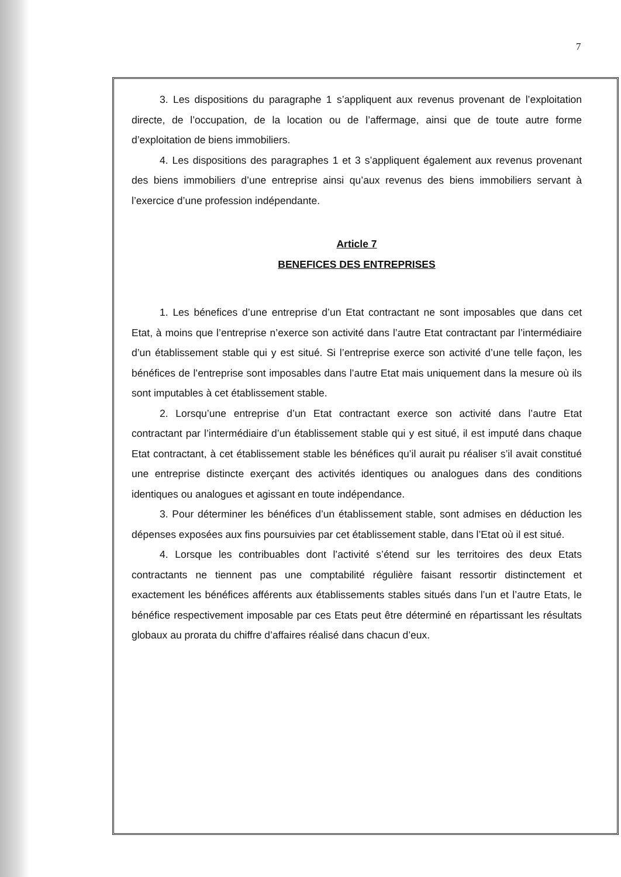7
3. Les dispositions du paragraphe 1 s’appliquent aux revenus provenant de l’exploitation directe, de l’occupation, de la location ou de l’affermage, ainsi que de toute autre forme d’exploitation de biens immobiliers.
4. Les dispositions des paragraphes 1 et 3 s’appliquent également aux revenus provenant des biens immobiliers d’une entreprise ainsi qu’aux revenus des biens immobiliers servant à l’exercice d’une profession indépendante.
Article 7
BENEFICES DES ENTREPRISES
1. Les bénefices d’une entreprise d’un Etat contractant ne sont imposables que dans cet Etat, à moins que l’entreprise n’exerce son activité dans l’autre Etat contractant par l’intermédiaire d’un établissement stable qui y est situé. Si l’entreprise exerce son activité d’une telle façon, les bénéfices de l’entreprise sont imposables dans l’autre Etat mais uniquement dans la mesure où ils sont imputables à cet établissement stable.
2. Lorsqu’une entreprise d’un Etat contractant exerce son activité dans l’autre Etat contractant par l’intermédiaire d’un établissement stable qui y est situé, il est imputé dans chaque Etat contractant, à cet établissement stable les bénéfices qu’il aurait pu réaliser s’il avait constitué une entreprise distincte exerçant des activités identiques ou analogues dans des conditions identiques ou analogues et agissant en toute indépendance.
3. Pour déterminer les bénéfices d’un établissement stable, sont admises en déduction les dépenses exposées aux fins poursuivies par cet établissement stable, dans l’Etat où il est situé.
4. Lorsque les contribuables dont l’activité s’étend sur les territoires des deux Etats contractants ne tiennent pas une comptabilité régulière faisant ressortir distinctement et exactement les bénéfices afférents aux établissements stables situés dans l’un et l’autre Etats, le bénéfice respectivement imposable par ces Etats peut être déterminé en répartissant les résultats globaux au prorata du chiffre d’affaires réalisé dans chacun d’eux.